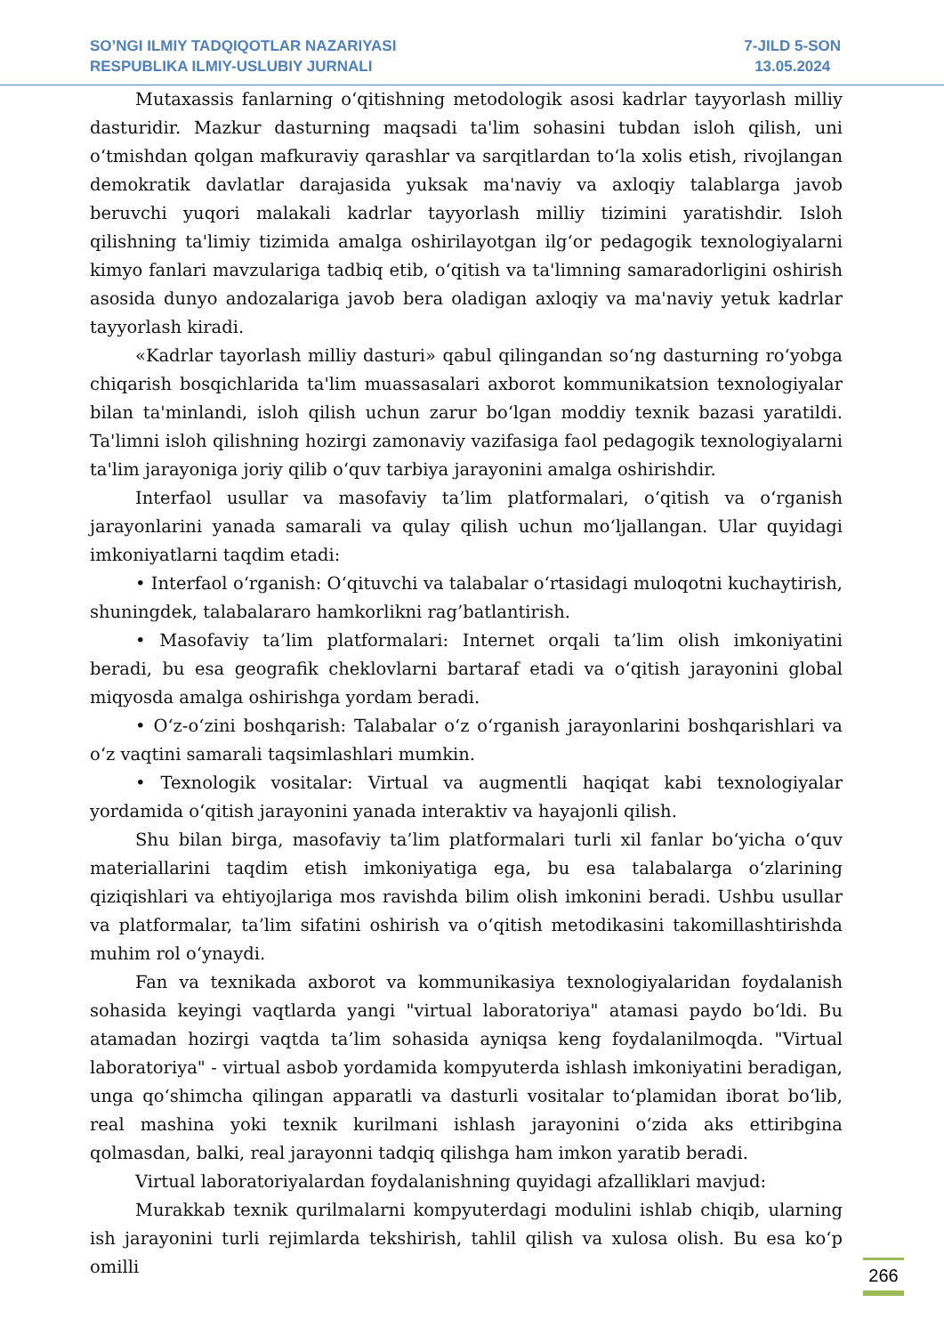SO’NGI ILMIY TADQIQOTLAR NAZARIYASI
RESPUBLIKA ILMIY-USLUBIY JURNALI
7-JILD 5-SON
13.05.2024
Mutaxassis fanlarning oʻqitishning metodologik asosi kadrlar tayyorlash milliy dasturidir. Mazkur dasturning maqsadi ta'lim sohasini tubdan isloh qilish, uni oʻtmishdan qolgan mafkuraviy qarashlar va sarqitlardan toʻla xolis etish, rivojlangan demokratik davlatlar darajasida yuksak ma'naviy va axloqiy talablarga javob beruvchi yuqori malakali kadrlar tayyorlash milliy tizimini yaratishdir. Isloh qilishning ta'limiy tizimida amalga oshirilayotgan ilgʻor pedagogik texnologiyalarni kimyo fanlari mavzulariga tadbiq etib, oʻqitish va ta'limning samaradorligini oshirish asosida dunyo andozalariga javob bera oladigan axloqiy va ma'naviy yetuk kadrlar tayyorlash kiradi.
«Kadrlar tayorlash milliy dasturi» qabul qilingandan soʻng dasturning roʻyobga chiqarish bosqichlarida ta'lim muassasalari axborot kommunikatsion texnologiyalar bilan ta'minlandi, isloh qilish uchun zarur boʻlgan moddiy texnik bazasi yaratildi. Ta'limni isloh qilishning hozirgi zamonaviy vazifasiga faol pedagogik texnologiyalarni ta'lim jarayoniga joriy qilib oʻquv tarbiya jarayonini amalga oshirishdir.
Interfaol usullar va masofaviy ta’lim platformalari, oʻqitish va oʻrganish jarayonlarini yanada samarali va qulay qilish uchun moʻljallangan. Ular quyidagi imkoniyatlarni taqdim etadi:
• Interfaol oʻrganish: Oʻqituvchi va talabalar oʻrtasidagi muloqotni kuchaytirish, shuningdek, talabalararo hamkorlikni rag’batlantirish.
• Masofaviy ta’lim platformalari: Internet orqali ta’lim olish imkoniyatini beradi, bu esa geografik cheklovlarni bartaraf etadi va oʻqitish jarayonini global miqyosda amalga oshirishga yordam beradi.
• Oʻz-oʻzini boshqarish: Talabalar oʻz oʻrganish jarayonlarini boshqarishlari va oʻz vaqtini samarali taqsimlashlari mumkin.
• Texnologik vositalar: Virtual va augmentli haqiqat kabi texnologiyalar yordamida oʻqitish jarayonini yanada interaktiv va hayajonli qilish.
Shu bilan birga, masofaviy ta’lim platformalari turli xil fanlar boʻyicha oʻquv materiallarini taqdim etish imkoniyatiga ega, bu esa talabalarga oʻzlarining qiziqishlari va ehtiyojlariga mos ravishda bilim olish imkonini beradi. Ushbu usullar va platformalar, ta’lim sifatini oshirish va oʻqitish metodikasini takomillashtirishda muhim rol oʻynaydi.
Fan va texnikada axborot va kommunikasiya texnologiyalaridan foydalanish sohasida keyingi vaqtlarda yangi "virtual laboratoriya" atamasi paydo boʻldi. Bu atamadan hozirgi vaqtda ta’lim sohasida ayniqsa keng foydalanilmoqda. "Virtual laboratoriya" - virtual asbob yordamida kompyuterda ishlash imkoniyatini beradigan, unga qoʻshimcha qilingan apparatli va dasturli vositalar toʻplamidan iborat boʻlib, real mashina yoki texnik kurilmani ishlash jarayonini oʻzida aks ettiribgina qolmasdan, balki, real jarayonni tadqiq qilishga ham imkon yaratib beradi.
Virtual laboratoriyalardan foydalanishning quyidagi afzalliklari mavjud:
Murakkab texnik qurilmalarni kompyuterdagi modulini ishlab chiqib, ularning ish jarayonini turli rejimlarda tekshirish, tahlil qilish va xulosa olish. Bu esa koʻp omilli
266